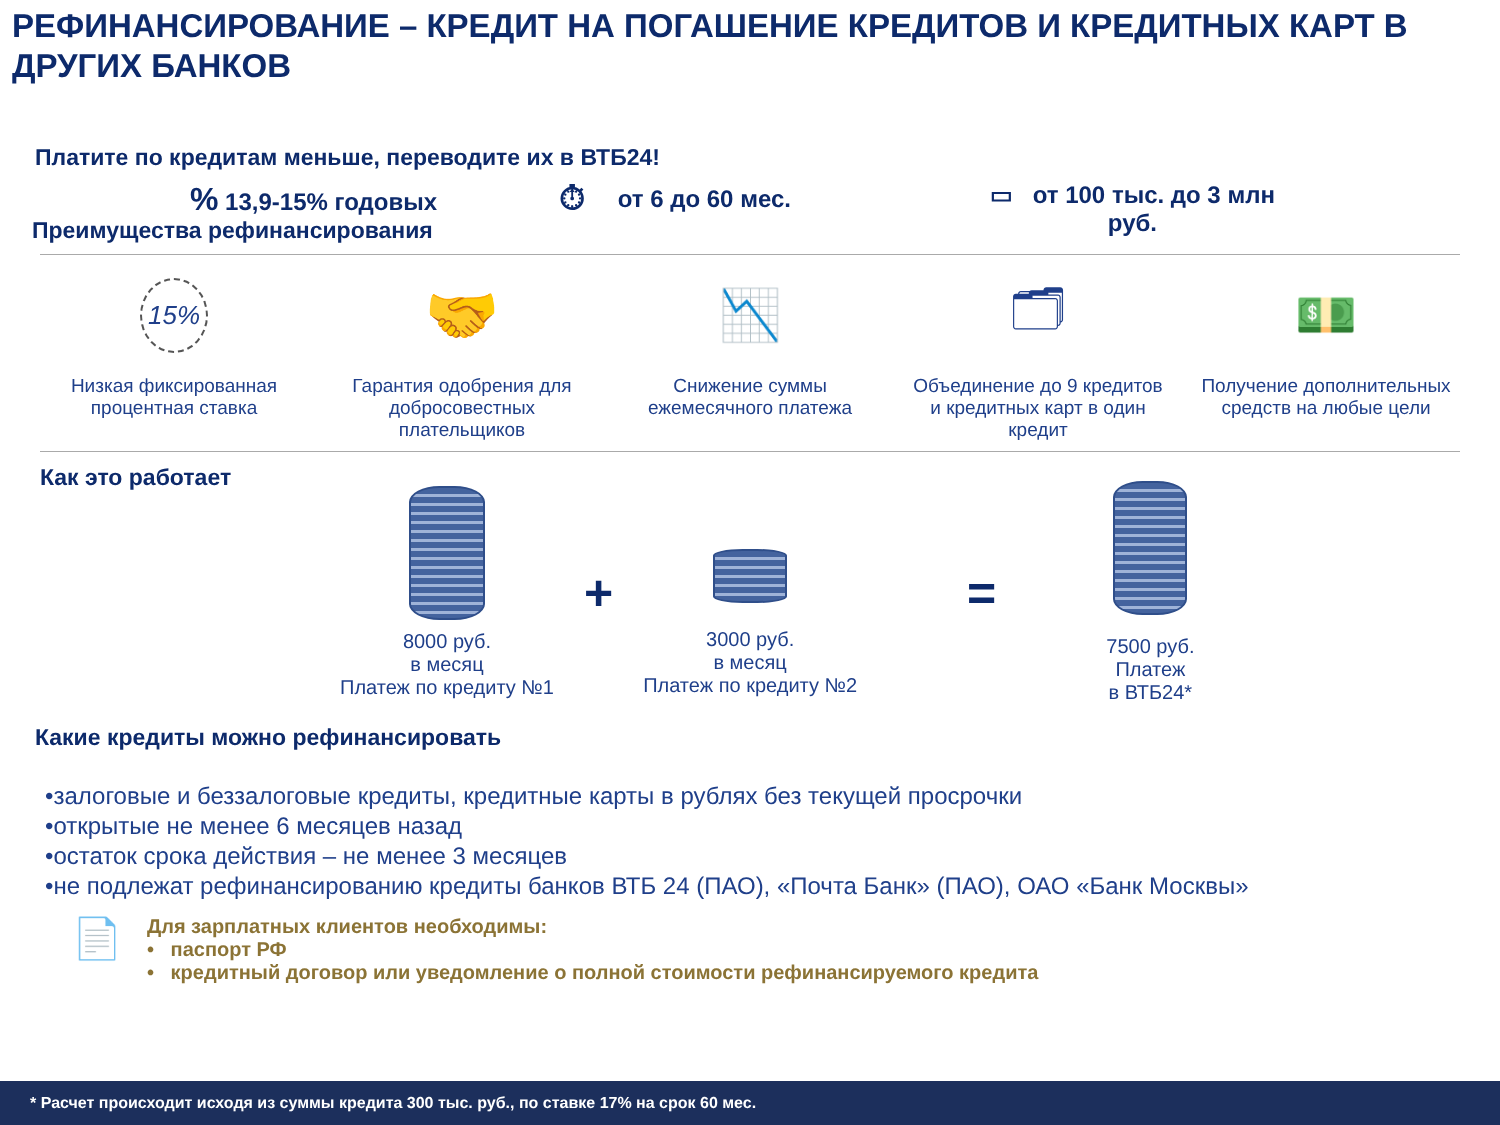РЕФИНАНСИРОВАНИЕ – КРЕДИТ НА ПОГАШЕНИЕ КРЕДИТОВ И КРЕДИТНЫХ КАРТ В ДРУГИХ БАНКОВ
Платите по кредитам меньше, переводите их в ВТБ24!
% 13,9-15% годовых ⏱ от 6 до 60 мес. ▭ от 100 тыс. до 3 млн
руб.
Преимущества рефинансирования
15%
Низкая фиксированная процентная ставка
🤝
Гарантия одобрения для добросовестных плательщиков
📉
Снижение суммы ежемесячного платежа
🗂
Объединение до 9 кредитов и кредитных карт в один кредит
💵
Получение дополнительных средств на любые цели
Как это работает
8000 руб.
в месяц
Платеж по кредиту №1
+
3000 руб.
в месяц
Платеж по кредиту №2
=
7500 руб.
Платеж
в ВТБ24*
Какие кредиты можно рефинансировать
•залоговые и беззалоговые кредиты, кредитные карты в рублях без текущей просрочки
•открытые не менее 6 месяцев назад
•остаток срока действия – не менее 3 месяцев
•не подлежат рефинансированию кредиты банков ВТБ 24 (ПАО), «Почта Банк» (ПАО), ОАО «Банк Москвы»
📄
Для зарплатных клиентов необходимы:
• паспорт РФ
• кредитный договор или уведомление о полной стоимости рефинансируемого кредита
* Расчет происходит исходя из суммы кредита 300 тыс. руб., по ставке 17% на срок 60 мес.